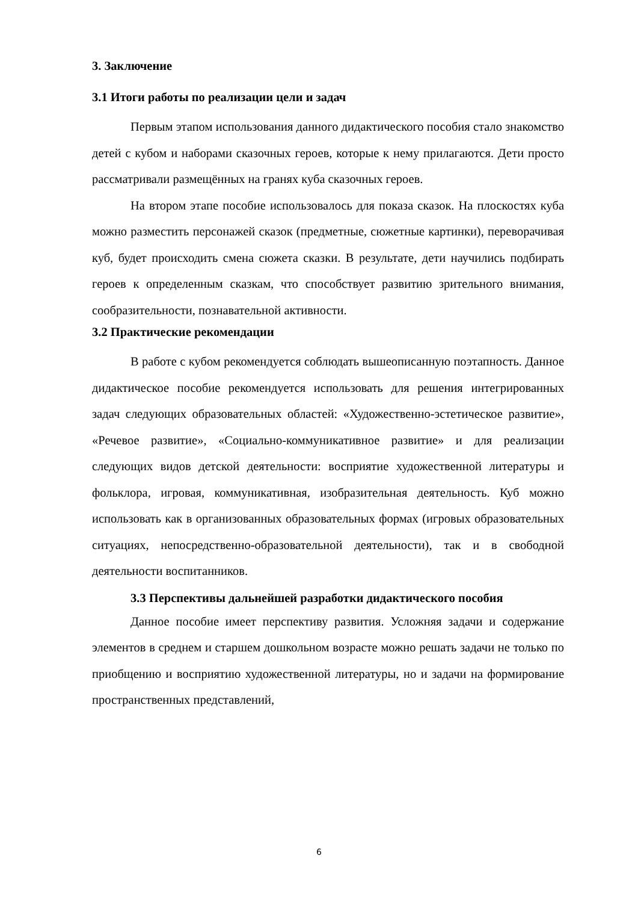3. Заключение
3.1 Итоги работы по реализации цели и задач
Первым этапом использования данного дидактического пособия стало знакомство детей с кубом и наборами сказочных героев, которые к нему прилагаются. Дети просто рассматривали размещённых на гранях куба сказочных героев.
На втором этапе пособие использовалось для показа сказок. На плоскостях куба можно разместить персонажей сказок (предметные, сюжетные картинки), переворачивая куб, будет происходить смена сюжета сказки. В результате, дети научились подбирать героев к определенным сказкам, что способствует развитию зрительного внимания, сообразительности, познавательной активности.
3.2 Практические рекомендации
В работе с кубом рекомендуется соблюдать вышеописанную поэтапность. Данное дидактическое пособие рекомендуется использовать для решения интегрированных задач следующих образовательных областей: «Художественно-эстетическое развитие», «Речевое развитие», «Социально-коммуникативное развитие» и для реализации следующих видов детской деятельности: восприятие художественной литературы и фольклора, игровая, коммуникативная, изобразительная деятельность. Куб можно использовать как в организованных образовательных формах (игровых образовательных ситуациях, непосредственно-образовательной деятельности), так и в свободной деятельности воспитанников.
3.3 Перспективы дальнейшей разработки дидактического пособия
Данное пособие имеет перспективу развития. Усложняя задачи и содержание элементов в среднем и старшем дошкольном возрасте можно решать задачи не только по приобщению и восприятию художественной литературы, но и задачи на формирование пространственных представлений,
6